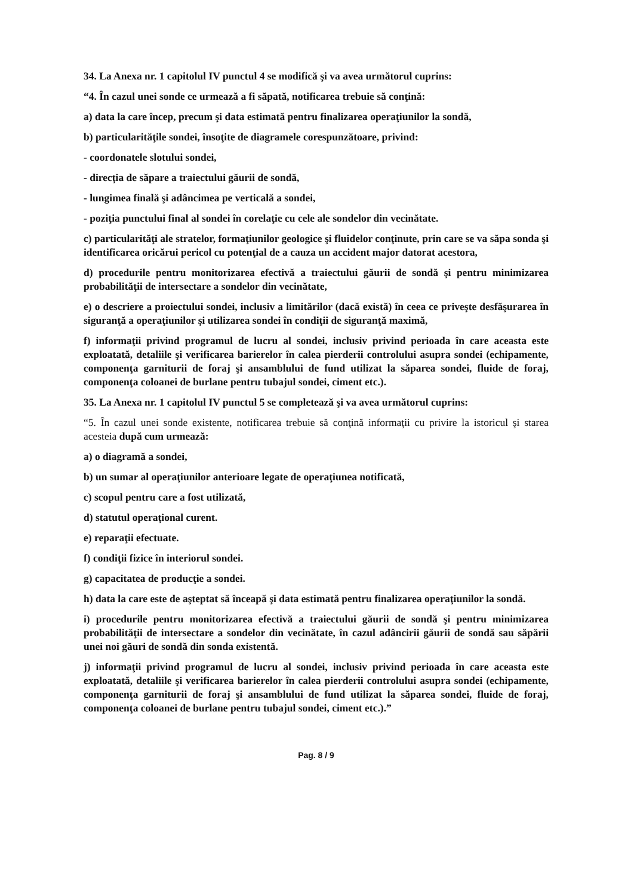34. La Anexa nr. 1 capitolul IV punctul 4 se modifică şi va avea următorul cuprins:
“4. În cazul unei sonde ce urmează a fi săpată, notificarea trebuie să conţină:
a) data la care încep, precum şi data estimată pentru finalizarea operaţiunilor la sondă,
b) particularităţile sondei, însoţite de diagramele corespunzătoare, privind:
- coordonatele slotului sondei,
- direcţia de săpare a traiectului găurii de sondă,
- lungimea finală şi adâncimea pe verticală a sondei,
- poziţia punctului final al sondei în corelaţie cu cele ale sondelor din vecinătate.
c) particularităţi ale stratelor, formaţiunilor geologice şi fluidelor conţinute, prin care se va săpa sonda şi identificarea oricărui pericol cu potenţial de a cauza un accident major datorat acestora,
d) procedurile pentru monitorizarea efectivă a traiectului găurii de sondă şi pentru minimizarea probabilităţii de intersectare a sondelor din vecinătate,
e) o descriere a proiectului sondei, inclusiv a limitărilor (dacă există) în ceea ce priveşte desfăşurarea în siguranţă a operaţiunilor şi utilizarea sondei în condiţii de siguranţă maximă,
f) informaţii privind programul de lucru al sondei, inclusiv privind perioada în care aceasta este exploatată, detaliile şi verificarea barierelor în calea pierderii controlului asupra sondei (echipamente, componenţa garniturii de foraj şi ansamblului de fund utilizat la săparea sondei, fluide de foraj, componenţa coloanei de burlane pentru tubajul sondei, ciment etc.).
35. La Anexa nr. 1 capitolul IV punctul 5 se completează şi va avea următorul cuprins:
“5. În cazul unei sonde existente, notificarea trebuie să conţină informaţii cu privire la istoricul şi starea acesteia după cum urmează:
a) o diagramă a sondei,
b) un sumar al operaţiunilor anterioare legate de operaţiunea notificată,
c) scopul pentru care a fost utilizată,
d) statutul operaţional curent.
e) reparaţii efectuate.
f) condiţii fizice în interiorul sondei.
g) capacitatea de producţie a sondei.
h) data la care este de aşteptat să înceapă şi data estimată pentru finalizarea operaţiunilor la sondă.
i) procedurile pentru monitorizarea efectivă a traiectului găurii de sondă şi pentru minimizarea probabilităţii de intersectare a sondelor din vecinătate, în cazul adâncirii găurii de sondă sau săpării unei noi găuri de sondă din sonda existentă.
j) informaţii privind programul de lucru al sondei, inclusiv privind perioada în care aceasta este exploatată, detaliile şi verificarea barierelor în calea pierderii controlului asupra sondei (echipamente, componenţa garniturii de foraj şi ansamblului de fund utilizat la săparea sondei, fluide de foraj, componenţa coloanei de burlane pentru tubajul sondei, ciment etc.).”
Pag. 8 / 9